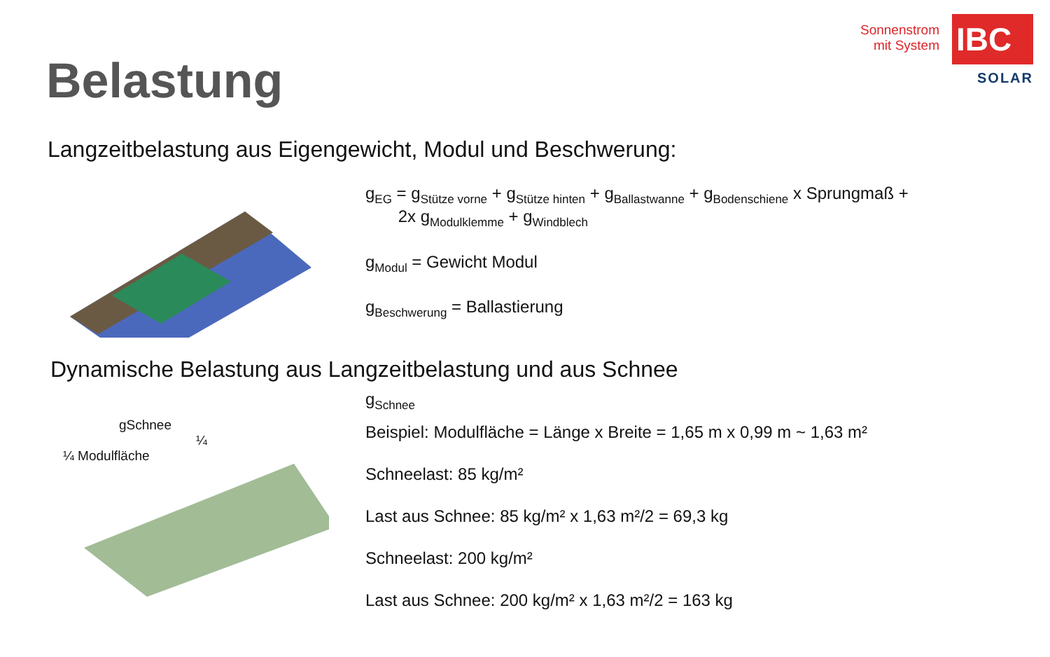Belastung
Sonnenstrom
mit System
IBC
SOLAR
Langzeitbelastung aus Eigengewicht, Modul und Beschwerung:
g<sub>EG</sub> = g<sub>Stütze vorne</sub> + g<sub>Stütze hinten</sub> + g<sub>Ballastwanne</sub> + g<sub>Bodenschiene</sub> x Sprungmaß +
2x g<sub>Modulklemme</sub> + g<sub>Windblech</sub>
g<sub>Modul</sub> = Gewicht Modul
g<sub>Beschwerung</sub> = Ballastierung
Dynamische Belastung aus Langzeitbelastung und aus Schnee
gSchnee
¼
¼ Modulfläche
g<sub>Schnee</sub>
Beispiel: Modulfläche = Länge x Breite = 1,65 m x 0,99 m ~ 1,63 m²
Schneelast: 85 kg/m²
Last aus Schnee: 85 kg/m² x 1,63 m²/2 = 69,3 kg
Schneelast: 200 kg/m²
Last aus Schnee: 200 kg/m² x 1,63 m²/2 = 163 kg